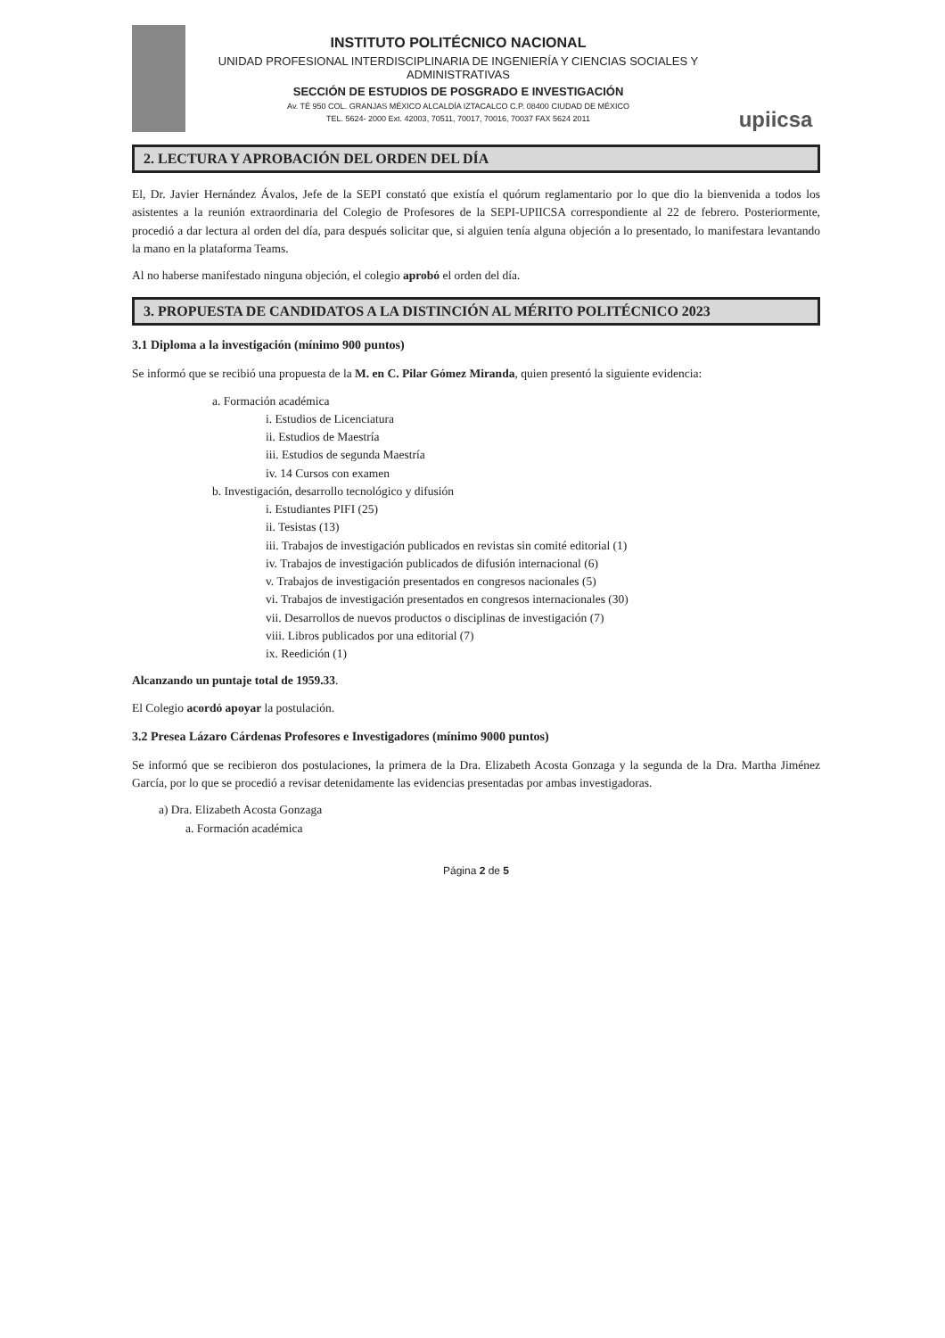INSTITUTO POLITÉCNICO NACIONAL
UNIDAD PROFESIONAL INTERDISCIPLINARIA DE INGENIERÍA Y CIENCIAS SOCIALES Y ADMINISTRATIVAS
SECCIÓN DE ESTUDIOS DE POSGRADO E INVESTIGACIÓN
Av. TÉ 950 COL. GRANJAS MÉXICO ALCALDÍA IZTACALCO C.P. 08400 CIUDAD DE MÉXICO
TEL. 5624- 2000 Ext. 42003, 70511, 70017, 70016, 70037 FAX 5624 2011
upiicsa
2. LECTURA Y APROBACIÓN DEL ORDEN DEL DÍA
El, Dr. Javier Hernández Ávalos, Jefe de la SEPI constató que existía el quórum reglamentario por lo que dio la bienvenida a todos los asistentes a la reunión extraordinaria del Colegio de Profesores de la SEPI-UPIICSA correspondiente al 22 de febrero. Posteriormente, procedió a dar lectura al orden del día, para después solicitar que, si alguien tenía alguna objeción a lo presentado, lo manifestara levantando la mano en la plataforma Teams.
Al no haberse manifestado ninguna objeción, el colegio aprobó el orden del día.
3. PROPUESTA DE CANDIDATOS A LA DISTINCIÓN AL MÉRITO POLITÉCNICO 2023
3.1 Diploma a la investigación (mínimo 900 puntos)
Se informó que se recibió una propuesta de la M. en C. Pilar Gómez Miranda, quien presentó la siguiente evidencia:
a. Formación académica
i. Estudios de Licenciatura
ii. Estudios de Maestría
iii. Estudios de segunda Maestría
iv. 14 Cursos con examen
b. Investigación, desarrollo tecnológico y difusión
i. Estudiantes PIFI (25)
ii. Tesistas (13)
iii. Trabajos de investigación publicados en revistas sin comité editorial (1)
iv. Trabajos de investigación publicados de difusión internacional (6)
v. Trabajos de investigación presentados en congresos nacionales (5)
vi. Trabajos de investigación presentados en congresos internacionales (30)
vii. Desarrollos de nuevos productos o disciplinas de investigación (7)
viii. Libros publicados por una editorial (7)
ix. Reedición (1)
Alcanzando un puntaje total de 1959.33.
El Colegio acordó apoyar la postulación.
3.2 Presea Lázaro Cárdenas Profesores e Investigadores (mínimo 9000 puntos)
Se informó que se recibieron dos postulaciones, la primera de la Dra. Elizabeth Acosta Gonzaga y la segunda de la Dra. Martha Jiménez García, por lo que se procedió a revisar detenidamente las evidencias presentadas por ambas investigadoras.
a) Dra. Elizabeth Acosta Gonzaga
a. Formación académica
Página 2 de 5